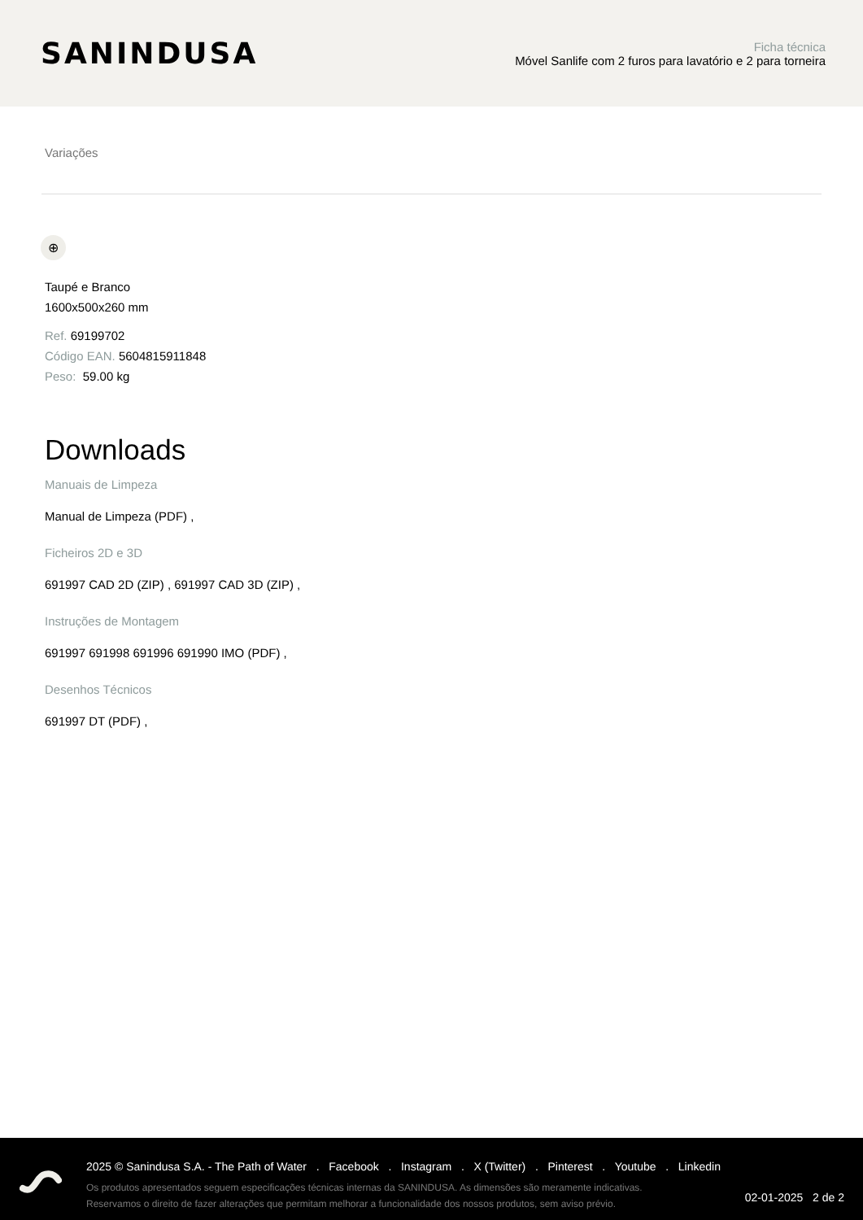SANINDUSA
Ficha técnica
Móvel Sanlife com 2 furos para lavatório e 2 para torneira
Variações
⊕
Taupé e Branco
1600x500x260 mm
Ref. 69199702
Código EAN. 5604815911848
Peso: 59.00 kg
Downloads
Manuais de Limpeza
Manual de Limpeza (PDF) ,
Ficheiros 2D e 3D
691997 CAD 2D (ZIP) , 691997 CAD 3D (ZIP) ,
Instruções de Montagem
691997 691998 691996 691990 IMO (PDF) ,
Desenhos Técnicos
691997 DT (PDF) ,
2025 © Sanindusa S.A. - The Path of Water . Facebook . Instagram . X (Twitter) . Pinterest . Youtube . Linkedin
Os produtos apresentados seguem especificações técnicas internas da SANINDUSA. As dimensões são meramente indicativas.
Reservamos o direito de fazer alterações que permitam melhorar a funcionalidade dos nossos produtos, sem aviso prévio.
02-01-2025 2 de 2